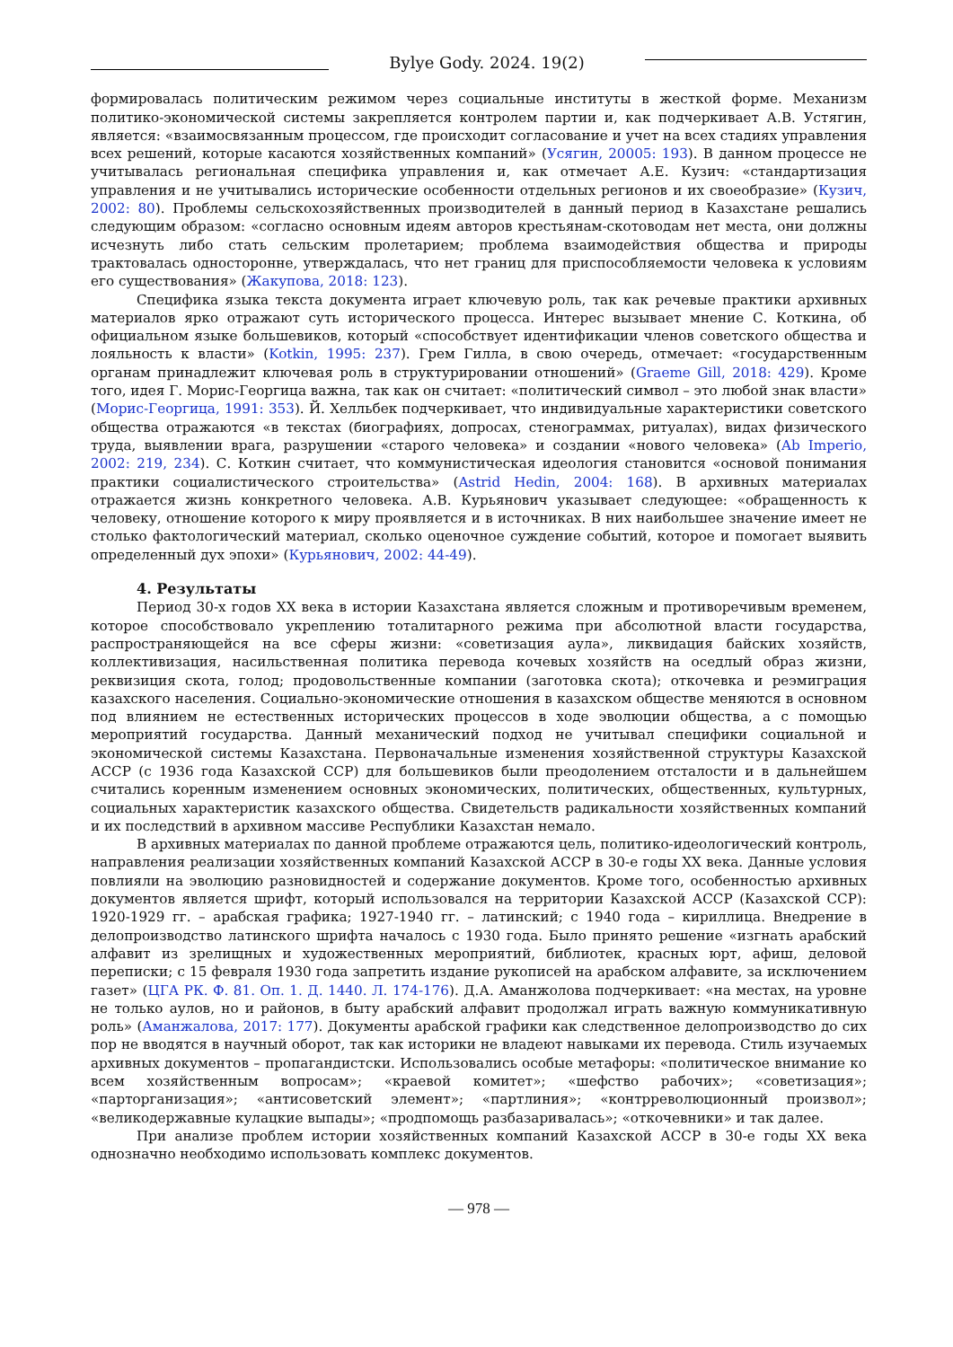Bylye Gody. 2024. 19(2)
формировалась политическим режимом через социальные институты в жесткой форме. Механизм политико-экономической системы закрепляется контролем партии и, как подчеркивает А.В. Устягин, является: «взаимосвязанным процессом, где происходит согласование и учет на всех стадиях управления всех решений, которые касаются хозяйственных компаний» (Усягин, 20005: 193). В данном процессе не учитывалась региональная специфика управления и, как отмечает А.Е. Кузич: «стандартизация управления и не учитывались исторические особенности отдельных регионов и их своеобразие» (Кузич, 2002: 80). Проблемы сельскохозяйственных производителей в данный период в Казахстане решались следующим образом: «согласно основным идеям авторов крестьянам-скотоводам нет места, они должны исчезнуть либо стать сельским пролетарием; проблема взаимодействия общества и природы трактовалась односторонне, утверждалась, что нет границ для приспособляемости человека к условиям его существования» (Жакупова, 2018: 123).
Специфика языка текста документа играет ключевую роль, так как речевые практики архивных материалов ярко отражают суть исторического процесса. Интерес вызывает мнение С. Коткина, об официальном языке большевиков, который «способствует идентификации членов советского общества и лояльность к власти» (Kotkin, 1995: 237). Грем Гилла, в свою очередь, отмечает: «государственным органам принадлежит ключевая роль в структурировании отношений» (Graeme Gill, 2018: 429). Кроме того, идея Г. Морис-Георгица важна, так как он считает: «политический символ – это любой знак власти» (Морис-Георгица, 1991: 353). Й. Хелльбек подчеркивает, что индивидуальные характеристики советского общества отражаются «в текстах (биографиях, допросах, стенограммах, ритуалах), видах физического труда, выявлении врага, разрушении «старого человека» и создании «нового человека» (Ab Imperio, 2002: 219, 234). С. Коткин считает, что коммунистическая идеология становится «основой понимания практики социалистического строительства» (Astrid Hedin, 2004: 168). В архивных материалах отражается жизнь конкретного человека. А.В. Курьянович указывает следующее: «обращенность к человеку, отношение которого к миру проявляется и в источниках. В них наибольшее значение имеет не столько фактологический материал, сколько оценочное суждение событий, которое и помогает выявить определенный дух эпохи» (Курьянович, 2002: 44-49).
4. Результаты
Период 30-х годов XX века в истории Казахстана является сложным и противоречивым временем, которое способствовало укреплению тоталитарного режима при абсолютной власти государства, распространяющейся на все сферы жизни: «советизация аула», ликвидация байских хозяйств, коллективизация, насильственная политика перевода кочевых хозяйств на оседлый образ жизни, реквизиция скота, голод; продовольственные компании (заготовка скота); откочевка и реэмиграция казахского населения. Социально-экономические отношения в казахском обществе меняются в основном под влиянием не естественных исторических процессов в ходе эволюции общества, а с помощью мероприятий государства. Данный механический подход не учитывал специфики социальной и экономической системы Казахстана. Первоначальные изменения хозяйственной структуры Казахской АССР (с 1936 года Казахской ССР) для большевиков были преодолением отсталости и в дальнейшем считались коренным изменением основных экономических, политических, общественных, культурных, социальных характеристик казахского общества. Свидетельств радикальности хозяйственных компаний и их последствий в архивном массиве Республики Казахстан немало.
В архивных материалах по данной проблеме отражаются цель, политико-идеологический контроль, направления реализации хозяйственных компаний Казахской АССР в 30-е годы XX века. Данные условия повлияли на эволюцию разновидностей и содержание документов. Кроме того, особенностью архивных документов является шрифт, который использовался на территории Казахской АССР (Казахской ССР): 1920-1929 гг. – арабская графика; 1927-1940 гг. – латинский; с 1940 года – кириллица. Внедрение в делопроизводство латинского шрифта началось с 1930 года. Было принято решение «изгнать арабский алфавит из зрелищных и художественных мероприятий, библиотек, красных юрт, афиш, деловой переписки; с 15 февраля 1930 года запретить издание рукописей на арабском алфавите, за исключением газет» (ЦГА РК. Ф. 81. Оп. 1. Д. 1440. Л. 174-176). Д.А. Аманжолова подчеркивает: «на местах, на уровне не только аулов, но и районов, в быту арабский алфавит продолжал играть важную коммуникативную роль» (Аманжалова, 2017: 177). Документы арабской графики как следственное делопроизводство до сих пор не вводятся в научный оборот, так как историки не владеют навыками их перевода. Стиль изучаемых архивных документов – пропагандистски. Использовались особые метафоры: «политическое внимание ко всем хозяйственным вопросам»; «краевой комитет»; «шефство рабочих»; «советизация»; «парторганизация»; «антисоветский элемент»; «партлиния»; «контрреволюционный произвол»; «великодержавные кулацкие выпады»; «продпомощь разбазаривалась»; «откочевники» и так далее.
При анализе проблем истории хозяйственных компаний Казахской АССР в 30-е годы XX века однозначно необходимо использовать комплекс документов.
— 978 —